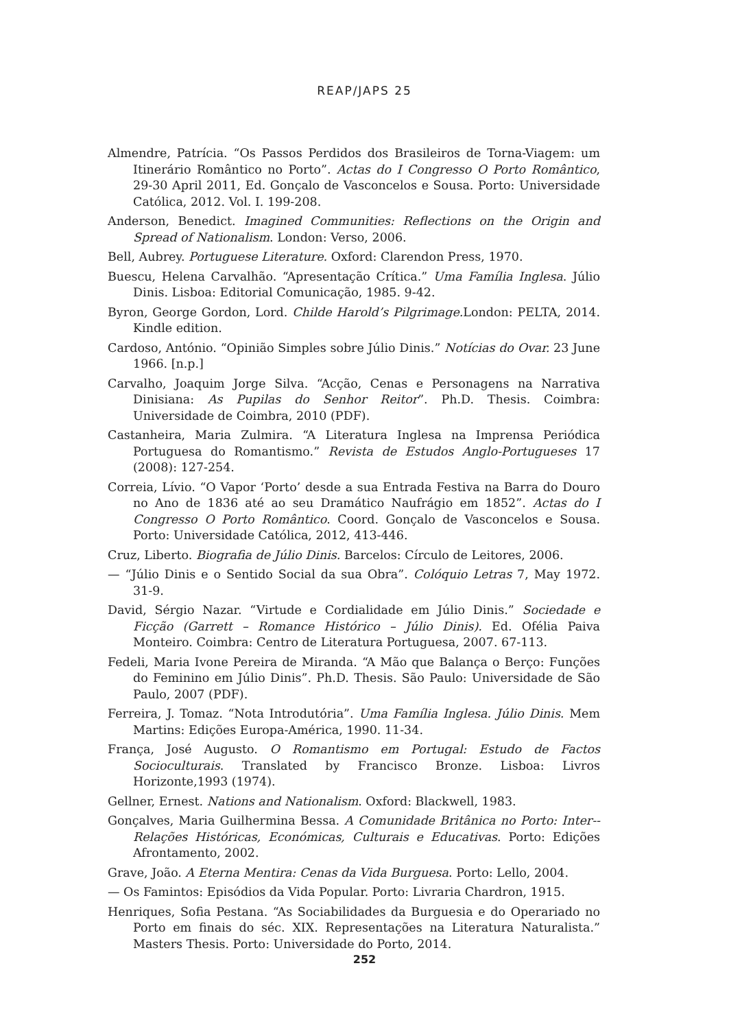REAP/JAPS 25
Almendre, Patrícia. “Os Passos Perdidos dos Brasileiros de Torna-Viagem: um Itinerário Romântico no Porto”. Actas do I Congresso O Porto Romântico, 29-30 April 2011, Ed. Gonçalo de Vasconcelos e Sousa. Porto: Universidade Católica, 2012. Vol. I. 199-208.
Anderson, Benedict. Imagined Communities: Reflections on the Origin and Spread of Nationalism. London: Verso, 2006.
Bell, Aubrey. Portuguese Literature. Oxford: Clarendon Press, 1970.
Buescu, Helena Carvalhão. “Apresentação Crítica.” Uma Família Inglesa. Júlio Dinis. Lisboa: Editorial Comunicação, 1985. 9-42.
Byron, George Gordon, Lord. Childe Harold’s Pilgrimage. London: PELTA, 2014. Kindle edition.
Cardoso, António. “Opinião Simples sobre Júlio Dinis.” Notícias do Ovar. 23 June 1966. [n.p.]
Carvalho, Joaquim Jorge Silva. “Acção, Cenas e Personagens na Narrativa Dinisiana: As Pupilas do Senhor Reitor”. Ph.D. Thesis. Coimbra: Universidade de Coimbra, 2010 (PDF).
Castanheira, Maria Zulmira. “A Literatura Inglesa na Imprensa Periódica Portuguesa do Romantismo.” Revista de Estudos Anglo-Portugueses 17 (2008): 127-254.
Correia, Lívio. “O Vapor ‘Porto’ desde a sua Entrada Festiva na Barra do Douro no Ano de 1836 até ao seu Dramático Naufrágio em 1852”. Actas do I Congresso O Porto Romântico. Coord. Gonçalo de Vasconcelos e Sousa. Porto: Universidade Católica, 2012, 413-446.
Cruz, Liberto. Biografia de Júlio Dinis. Barcelos: Círculo de Leitores, 2006.
— “Júlio Dinis e o Sentido Social da sua Obra”. Colóquio Letras 7, May 1972. 31-9.
David, Sérgio Nazar. “Virtude e Cordialidade em Júlio Dinis.” Sociedade e Ficção (Garrett – Romance Histórico – Júlio Dinis). Ed. Ofélia Paiva Monteiro. Coimbra: Centro de Literatura Portuguesa, 2007. 67-113.
Fedeli, Maria Ivone Pereira de Miranda. “A Mão que Balança o Berço: Funções do Feminino em Júlio Dinis”. Ph.D. Thesis. São Paulo: Universidade de São Paulo, 2007 (PDF).
Ferreira, J. Tomaz. “Nota Introdutória”. Uma Família Inglesa. Júlio Dinis. Mem Martins: Edições Europa-América, 1990. 11-34.
França, José Augusto. O Romantismo em Portugal: Estudo de Factos Socioculturais. Translated by Francisco Bronze. Lisboa: Livros Horizonte,1993 (1974).
Gellner, Ernest. Nations and Nationalism. Oxford: Blackwell, 1983.
Gonçalves, Maria Guilhermina Bessa. A Comunidade Britânica no Porto: Inter--Relações Históricas, Económicas, Culturais e Educativas. Porto: Edições Afrontamento, 2002.
Grave, João. A Eterna Mentira: Cenas da Vida Burguesa. Porto: Lello, 2004.
— Os Famintos: Episódios da Vida Popular. Porto: Livraria Chardron, 1915.
Henriques, Sofia Pestana. “As Sociabilidades da Burguesia e do Operariado no Porto em finais do séc. XIX. Representações na Literatura Naturalista.” Masters Thesis. Porto: Universidade do Porto, 2014.
252